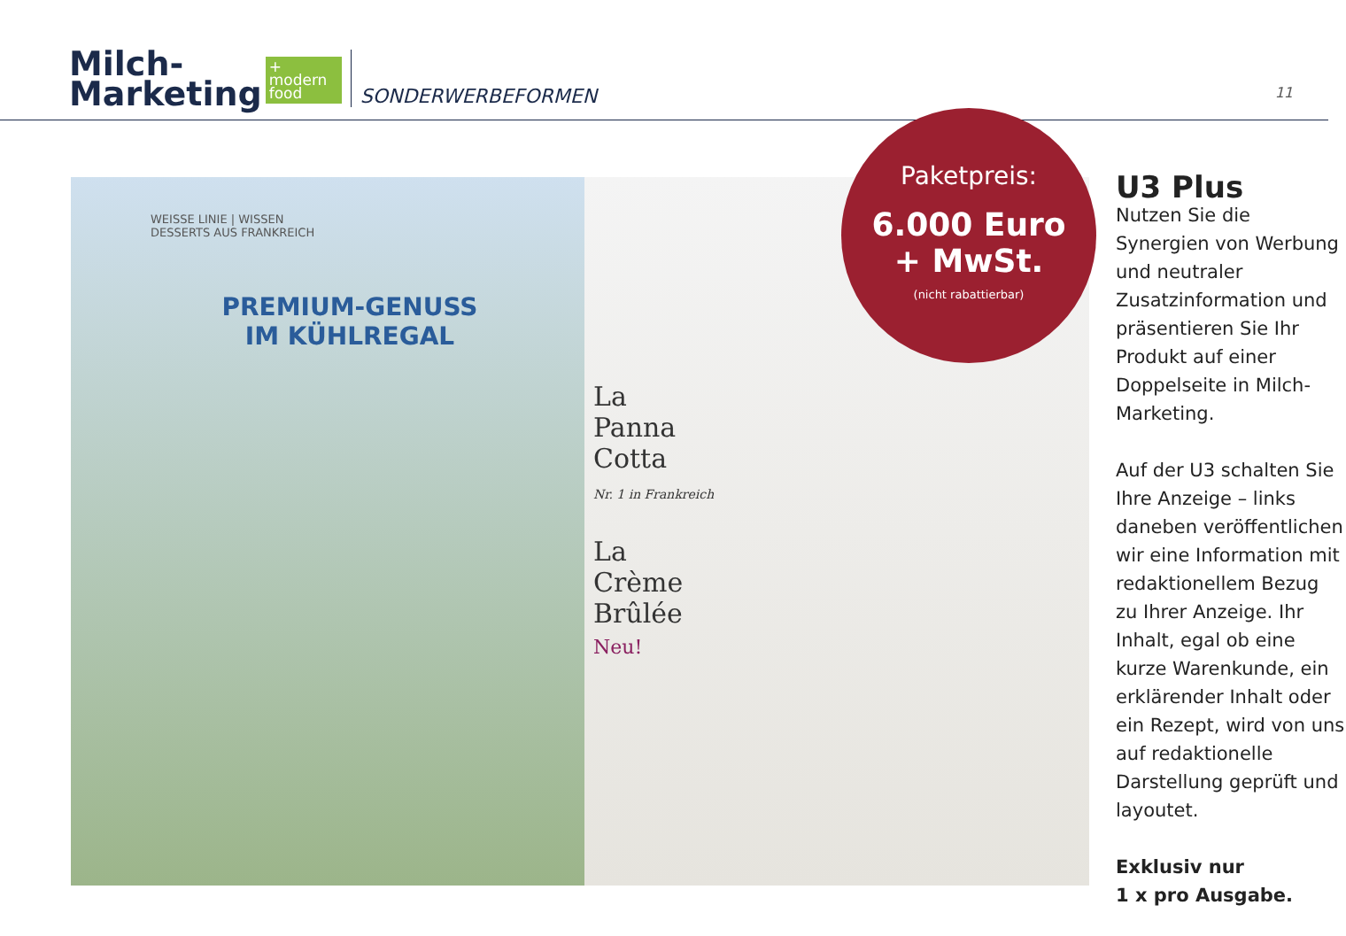Milch-
Marketing
+
modern food
SONDERWERBEFORMEN
11
WEISSE LINIE | WISSEN
DESSERTS AUS FRANKREICH
PREMIUM-GENUSS
IM KÜHLREGAL
La
Panna
Cotta
Nr. 1 in Frankreich
La
Crème
Brûlée
Neu!
Paketpreis:
6.000 Euro
+ MwSt.
(nicht rabattierbar)
U3 Plus
Nutzen Sie die Synergien von Werbung und neutraler Zusatzinformation und präsentieren Sie Ihr Produkt auf einer Doppelseite in Milch-Marketing.
Auf der U3 schalten Sie Ihre Anzeige – links daneben veröffentlichen wir eine Information mit redaktionellem Bezug zu Ihrer Anzeige. Ihr Inhalt, egal ob eine kurze Warenkunde, ein erklärender Inhalt oder ein Rezept, wird von uns auf redaktionelle Darstellung geprüft und layoutet.
Exklusiv nur
1 x pro Ausgabe.